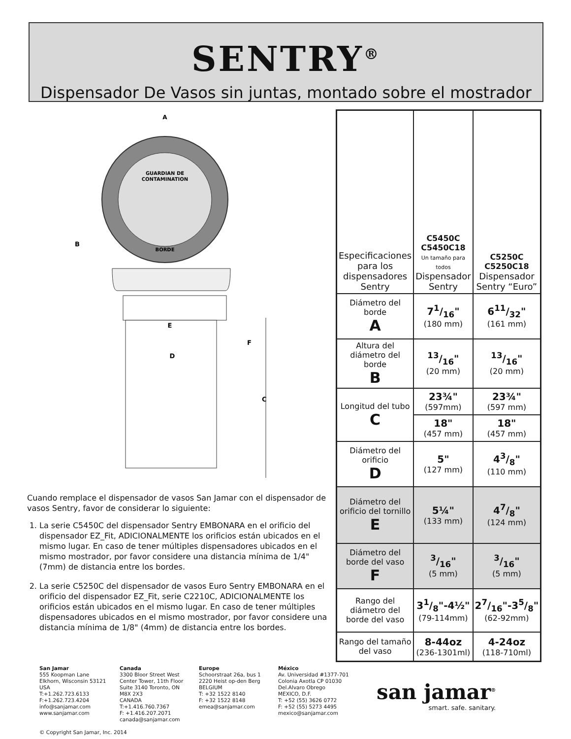SENTRY<sup>®</sup>
Dispensador De Vasos sin juntas, montado sobre el mostrador
GUARDIAN DE
CONTAMINATION
BORDE
A
B
E
D
F
C
Cuando remplace el dispensador de vasos San Jamar con el dispensador de vasos Sentry, favor de considerar lo siguiente:
1. La serie C5450C del dispensador Sentry EMBONARA en el orificio del dispensador EZ_Fit, ADICIONALMENTE los orificios están ubicados en el mismo lugar. En caso de tener múltiples dispensadores ubicados en el mismo mostrador, por favor considere una distancia mínima de 1/4" (7mm) de distancia entre los bordes.
2. La serie C5250C del dispensador de vasos Euro Sentry EMBONARA en el orificio del dispensador EZ_Fit, serie C2210C, ADICIONALMENTE los orificios están ubicados en el mismo lugar. En caso de tener múltiples dispensadores ubicados en el mismo mostrador, por favor considere una distancia mínima de 1/8" (4mm) de distancia entre los bordes.
| Especificaciones para los dispensadores Sentry | C5450C C5450C18 Un tamaño para todos Dispensador Sentry | C5250C C5250C18 Dispensador Sentry “Euro” |
| Diámetro del borde A | 71/16" (180 mm) | 611/32" (161 mm) |
| Altura del diámetro del borde B | 13/16" (20 mm) | 13/16" (20 mm) |
| Longitud del tubo C | 23¾" (597mm) | 23¾" (597 mm) |
| | 18" (457 mm) | 18" (457 mm) |
| Diámetro del orificio D | 5" (127 mm) | 43/8" (110 mm) |
| Diámetro del orificio del tornillo E | 5¼" (133 mm) | 47/8" (124 mm) |
| Diámetro del borde del vaso F | 3/16" (5 mm) | 3/16" (5 mm) |
| Rango del diámetro del borde del vaso | 31/8"-4½" (79-114mm) | 27/16"-35/8" (62-92mm) |
| Rango del tamaño del vaso | 8-44oz (236-1301ml) | 4-24oz (118-710ml) |
San Jamar
555 Koopman Lane
Elkhorn, Wisconsin 53121
USA
T:+1.262.723.6133
F:+1.262.723.4204
info@sanjamar.com
www.sanjamar.com
© Copyright San Jamar, Inc. 2014
Canada
3300 Bloor Street West
Center Tower, 11th Floor
Suite 3140 Toronto, ON
M8X 2X3
CANADA
T:+1.416.760.7367
F: +1.416.207.2071
canada@sanjamar.com
Europe
Schoorstraat 26a, bus 1
2220 Heist op-den Berg
BELGIUM
T: +32 1522 8140
F: +32 1522 8148
emea@sanjamar.com
México
Av. Universidad #1377-701
Colonia Axotla CP 01030
Del.Alvaro Obrego
MEXICO, D.F.
T: +52 (55) 3626 0772
F: +52 (55) 5273 4495
mexico@sanjamar.com
san jamar<sup>®</sup>
smart. safe. sanitary.